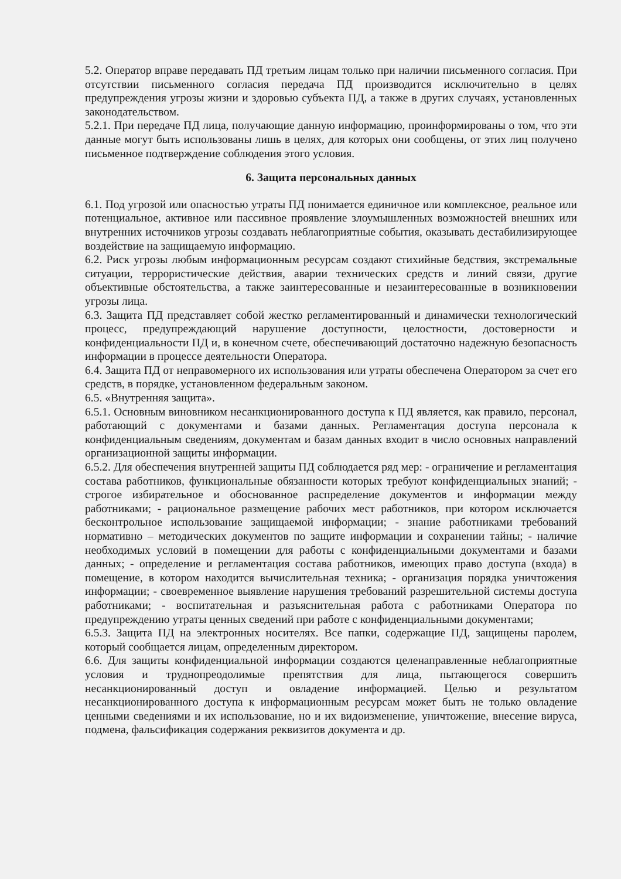5.2. Оператор вправе передавать ПД третьим лицам только при наличии письменного согласия. При отсутствии письменного согласия передача ПД производится исключительно в целях предупреждения угрозы жизни и здоровью субъекта ПД, а также в других случаях, установленных законодательством.
5.2.1. При передаче ПД лица, получающие данную информацию, проинформированы о том, что эти данные могут быть использованы лишь в целях, для которых они сообщены, от этих лиц получено письменное подтверждение соблюдения этого условия.
6. Защита персональных данных
6.1. Под угрозой или опасностью утраты ПД понимается единичное или комплексное, реальное или потенциальное, активное или пассивное проявление злоумышленных возможностей внешних или внутренних источников угрозы создавать неблагоприятные события, оказывать дестабилизирующее воздействие на защищаемую информацию.
6.2. Риск угрозы любым информационным ресурсам создают стихийные бедствия, экстремальные ситуации, террористические действия, аварии технических средств и линий связи, другие объективные обстоятельства, а также заинтересованные и незаинтересованные в возникновении угрозы лица.
6.3. Защита ПД представляет собой жестко регламентированный и динамически технологический процесс, предупреждающий нарушение доступности, целостности, достоверности и конфиденциальности ПД и, в конечном счете, обеспечивающий достаточно надежную безопасность информации в процессе деятельности Оператора.
6.4. Защита ПД от неправомерного их использования или утраты обеспечена Оператором за счет его средств, в порядке, установленном федеральным законом.
6.5. «Внутренняя защита».
6.5.1. Основным виновником несанкционированного доступа к ПД является, как правило, персонал, работающий с документами и базами данных. Регламентация доступа персонала к конфиденциальным сведениям, документам и базам данных входит в число основных направлений организационной защиты информации.
6.5.2. Для обеспечения внутренней защиты ПД соблюдается ряд мер: - ограничение и регламентация состава работников, функциональные обязанности которых требуют конфиденциальных знаний; - строгое избирательное и обоснованное распределение документов и информации между работниками; - рациональное размещение рабочих мест работников, при котором исключается бесконтрольное использование защищаемой информации; - знание работниками требований нормативно – методических документов по защите информации и сохранении тайны; - наличие необходимых условий в помещении для работы с конфиденциальными документами и базами данных; - определение и регламентация состава работников, имеющих право доступа (входа) в помещение, в котором находится вычислительная техника; - организация порядка уничтожения информации; - своевременное выявление нарушения требований разрешительной системы доступа работниками; - воспитательная и разъяснительная работа с работниками Оператора по предупреждению утраты ценных сведений при работе с конфиденциальными документами;
6.5.3. Защита ПД на электронных носителях. Все папки, содержащие ПД, защищены паролем, который сообщается лицам, определенным директором.
6.6. Для защиты конфиденциальной информации создаются целенаправленные неблагоприятные условия и труднопреодолимые препятствия для лица, пытающегося совершить несанкционированный доступ и овладение информацией. Целью и результатом несанкционированного доступа к информационным ресурсам может быть не только овладение ценными сведениями и их использование, но и их видоизменение, уничтожение, внесение вируса, подмена, фальсификация содержания реквизитов документа и др.